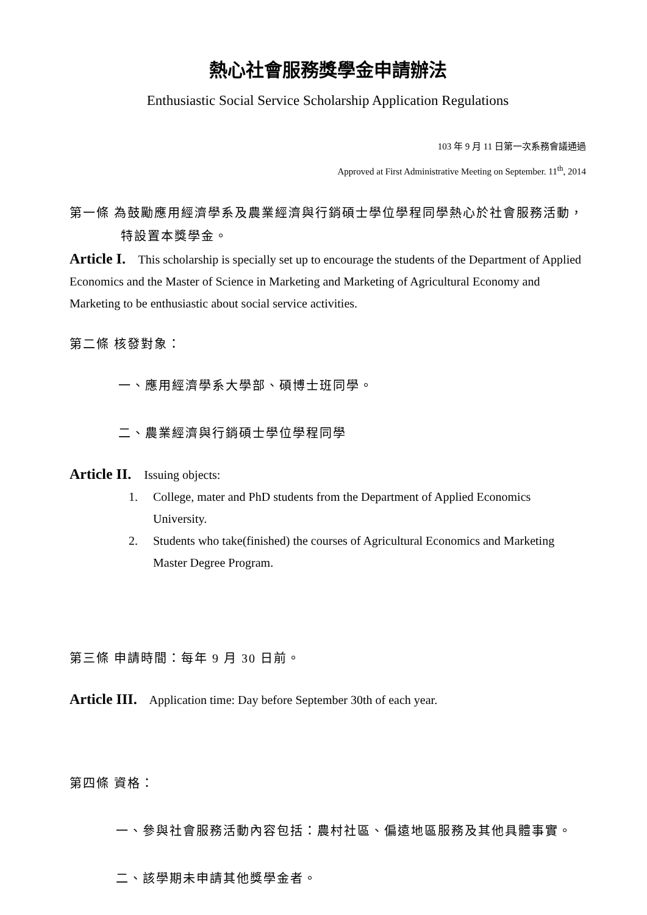熱心社會服務獎學金申請辦法
Enthusiastic Social Service Scholarship Application Regulations
103 年 9 月 11 日第一次系務會議通過
Approved at First Administrative Meeting on September. 11<sup>th</sup>, 2014
第一條 為鼓勵應用經濟學系及農業經濟與行銷碩士學位學程同學熱心於社會服務活動，特設置本獎學金。
Article I. This scholarship is specially set up to encourage the students of the Department of Applied Economics and the Master of Science in Marketing and Marketing of Agricultural Economy and Marketing to be enthusiastic about social service activities.
第二條 核發對象：
一、應用經濟學系大學部、碩博士班同學。
二、農業經濟與行銷碩士學位學程同學
Article II. Issuing objects:
1. College, mater and PhD students from the Department of Applied Economics University.
2. Students who take(finished) the courses of Agricultural Economics and Marketing Master Degree Program.
第三條 申請時間：每年 9 月 30 日前。
Article III. Application time: Day before September 30th of each year.
第四條 資格：
一、參與社會服務活動內容包括：農村社區、偏遠地區服務及其他具體事實。
二、該學期未申請其他獎學金者。